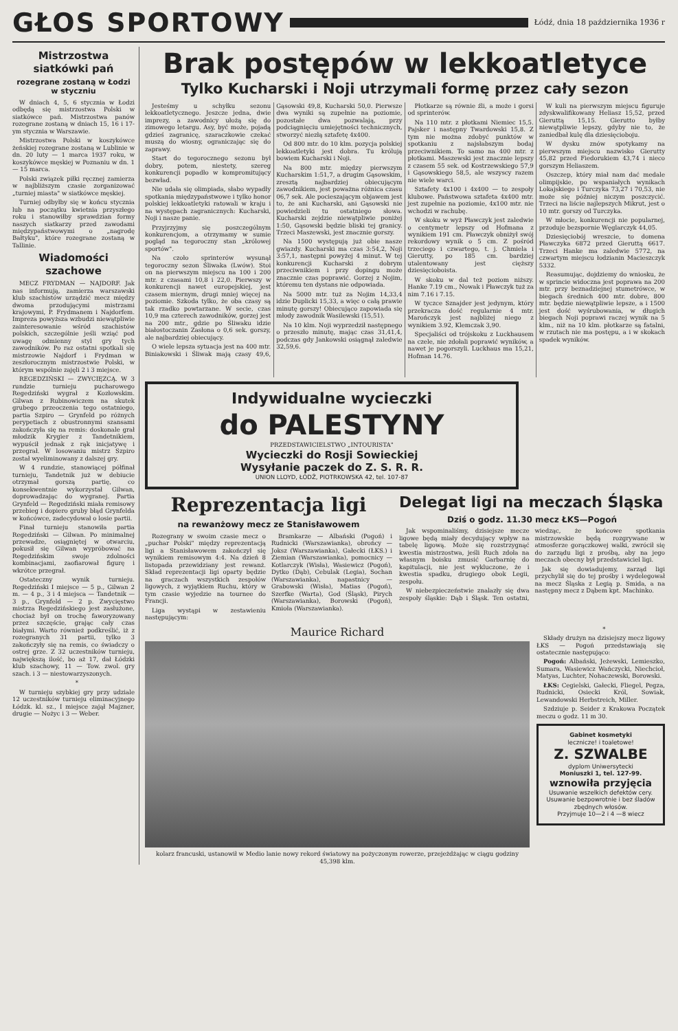GŁOS SPORTOWY
Łódź, dnia 18 października 1936 r
Mistrzostwa siatkówki pań
rozegrane zostaną w Łodzi w styczniu
W dniach 4, 5, 6 stycznia w Łodzi odbędą się mistrzostwa Polski w siatkówce pań. Mistrzostwa panów rozegrane zostaną w dniach 15, 16 i 17-ym stycznia w Warszawie.
Mistrzostwa Polski w koszykówce żeńskiej rozegrane zostaną w Lublinie w dn. 20 luty — 1 marca 1937 roku, w koszykówce męskiej w Poznaniu w dn. 1 — 15 marca.
Polski związek piłki ręcznej zamierza w najbliższym czasie zorganizować „turniej miasta" w siatkówce męskiej.
Turniej odbyłby się w końcu stycznia lub na początku kwietnia przyszłego roku i stanowiłby sprawdzian formy naszych siatkarzy przed zawodami międzypaństwowymi o „nagrodę Bałtyku", które rozegrane zostaną w Tallinie.
Wiadomości szachowe
MECZ FRYDMAN — NAJDORF. Jak nas informują, zamierza warszawski klub szachistów urządzić mecz między dwoma przodującymi mistrzami krajowymi, P. Frydmanem i Najdorfem. Impreza powyższa wzbudzi niewątpliwie zainteresowanie wśród szachistów polskich, szczególnie jeśli wziąć pod uwagę odmienny styl gry tych zawodników. Po raz ostatni spotkali się mistrzowie Najdorf i Frydman w zeszłorocznym mistrzostwie Polski, w którym wspólnie zajęli 2 i 3 miejsce.
REGEDZIŃSKI — ZWYCIĘZCĄ. W 3 rundzie turnieju pucharowego Regedziński wygrał z Kozłowskim. Gilwan z Rubinowiczem na skutek grubego przeoczenia tego ostatniego, partia Szpiro — Grynfeld po różnych perypetiach z obustronnymi szansami zakończyła się na remis: doskonale grał młodzik Krygier z Tandetnikiem, wypuścił jednak z rąk inicjatywę i przegrał. W losowaniu mistrz Szpiro został wyeliminowany z dalszej gry.
W 4 rundzie, stanowiącej półfinał turnieju, Tandetnik już w debiucie otrzymał gorszą partię, co konsekwentnie wykorzystał Gilwan, doprowadzając do wygranej. Partia Grynfeld — Regedziński miała remisowy przebieg i dopiero gruby błąd Grynfelda w końcówce, zadecydował o losie partii.
Finał turnieju stanowiła partia Regedziński — Gilwan. Po minimalnej przewadze, osiągniętej w otwarciu, pokusił się Gilwan wypróbować na Regedzińskim swoje zdolności kombinacjami, zaofiarował figurę i wkrótce przegrał.
Ostateczny wynik turnieju. Regedziński I miejsce — 5 p., Gilwan 2 m. — 4 p., 3 i 4 miejsca — Tandetnik — 3 p., Grynfeld — 2 p. Zwycięstwo mistrza Regedzińskiego jest zasłużone, chociaż był on trochę faworyzowany przez szczęście, grając cały czas białymi. Warto również podkreślić, iż z rozegranych 31 partii, tylko 3 zakończyły się na remis, co świadczy o ostrej grze. Z 32 uczestników turnieju, największą ilość, bo aż 17, dał Łódzki klub szachowy, 11 — Tow. zwol. gry szach. i 3 — niestowarzyszonych.
*
W turnieju szybkiej gry przy udziale 12 uczestników turnieju eliminacyjnego Łódzk. kl. sz., I miejsce zajął Majzner, drugie — Nożyc i 3 — Weber.
Brak postępów w lekkoatletyce
Tylko Kucharski i Noji utrzymali formę przez cały sezon
Jesteśmy u schyłku sezonu lekkoatletycznego. Jeszcze jedna, dwie imprezy, a zawodnicy ułożą się do zimowego letargu. Asy, być może, pojadą gdzieś zagranicę, szaraczkowie czekać muszą do wiosny, ograniczając się do zaprawy.
Start do tegorocznego sezonu był dobry, potem, niestety, szereg konkurencji popadło w kompromitujący bezwład.
Nie udała się olimpiada, słabo wypadły spotkania międzypaństwowe i tylko honor polskiej lekkoatletyki ratowali w kraju i na występach zagranicznych: Kucharski, Noji i nasze panie.
Przyjrzyjmy się poszczególnym konkurencjom, a otrzymamy w sumie pogląd na tegoroczny stan „królowej sportów".
Na czoło sprinterów wysunął tegoroczny sezon Śliwaka (Lwów). Stoi on na pierwszym miejscu na 100 i 200 mtr. z czasami 10,8 i 22,0. Pierwszy w konkurencji nawet europejskiej, jest czasem miernym, drugi mniej więcej na poziomie. Szkoda tylko, że oba czasy są tak rzadko powtarzane. W secie, czas 10,9 ma czterech zawodników, gorzej jest na 200 mtr., gdzie po Śliwaku idzie białostoczanin Zasłona o 0,6 sek. gorszy, ale najbardziej obiecujący.
O wiele lepsza sytuacja jest na 400 mtr. Biniakowski i Śliwak mają czasy 49,6, Gąsowski 49,8, Kucharski 50,0. Pierwsze dwa wyniki są zupełnie na poziomie, pozostałe dwa pozwalają, przy podciągnięciu umiejętności technicznych, stworzyć niezłą sztafetę 4x400.
Od 800 mtr. do 10 klm. pozycja polskiej lekkoatletyki jest dobra. Tu królują bowiem Kucharski i Noji.
Na 800 mtr. między pierwszym Kucharskim 1:51,7, a drugim Gąsowskim, zresztą najbardziej obiecującym zawodnikiem, jest poważna różnica czasu 06,7 sek. Ale pocieszającym objawem jest to, że ani Kucharski, ani Gąsowski nie powiedzieli tu ostatniego słowa. Kucharski zejdzie niewątpliwie poniżej 1:50, Gąsowski będzie bliski tej granicy. Trzeci Maszewski, jest znacznie gorszy.
Na 1500 występują już obie nasze gwiazdy. Kucharski ma czas 3:54,2, Noji 3:57,1, następni powyżej 4 minut. W tej konkurencji Kucharski z dobrym przeciwnikiem i przy dopingu może znacznie czas poprawić. Gorzej z Nojim, któremu ten dystans nie odpowiada.
Na 5000 mtr. tuż za Nojim 14,33,4 idzie Duplicki 15,33, a więc o całą prawie minutę gorszy! Obiecująco zapowiada się młody zawodnik Wasilewski (15,51).
Na 10 klm. Noji wyprzedził następnego o przeszło minutę, mając czas 31,41,4, podczas gdy Jankowski osiągnął zaledwie 32,59,6.
Płotkarze są równie źli, a może i gorsi od sprinterów.
Na 110 mtr. z płotkami Niemiec 15,5. Pajsker i następny Twardowski 15,8. Z tym nie można zdobyć punktów w spotkaniu z najsłabszym bodaj przeciwnikiem. To samo na 400 mtr. z płotkami. Maszewski jest znacznie lepszy z czasem 55 sek. od Kostrzewskiego 57,9 i Gąsowskiego 58,5, ale wszyscy razem nie wiele warci.
Sztafety 4x100 i 4x400 — to zespoły klubowe. Państwowa sztafeta 4x400 mtr. jest zupełnie na poziomie, 4x100 mtr. nie wchodzi w rachubę.
W skoku w wyż Pławczyk jest zaledwie o centymetr lepszy od Hofmana z wynikiem 191 cm. Pławczyk obniżył swój rekordowy wynik o 5 cm. Z pośród trzeciego i czwartego, t. j. Chmiela i Gierutty, po 185 cm. bardziej utalentowany jest cięższy dziesięcioboista.
W skoku w dal też poziom niższy. Hanke 7.19 cm., Nowak i Pławczyk tuż za nim 7.16 i 7.15.
W tyczce Sznajder jest jedynym, który przekracza dość regularnie 4 mtr. Marończyk jest najbliżej niego z wynikiem 3.92, Klemczak 3,90.
Specjaliści od trójskoku z Luckhausem na czele, nie zdołali poprawić wyników, a nawet je pogorszyli. Luckhaus ma 15,21, Hofman 14.76.
W kuli na pierwszym miejscu figuruje zdyskwalifikowany Heliasz 15,52, przed Gieruttą 15,15. Gierutto byłby niewątpliwie lepszy, gdyby nie to, że zaniedbał kulę dla dziesięcioboju.
W dysku znów spotykamy na pierwszym miejscu nazwisko Gierutty 45,82 przed Fiedorukiem 43,74 i nieco gorszym Heliaszem.
Oszczep, który miał nam dać medale olimpijskie, po wspaniałych wynikach Lokajskiego i Turczyka 73,27 i 70,53, nie może się później niczym poszczycić. Trzeci na liście najlepszych Mikrut, jest o 10 mtr. gorszy od Turczyka.
W młocie, konkurencji nie popularnej, przoduje bezspornie Węglarczyk 44,05.
Dziesięciobój wreszcie, to domena Pławczyka 6872 przed Gieruttą 6617. Trzeci Hanke ma zaledwie 5772, na czwartym miejscu łodzianin Macieszczyk 5332.
Reasumując, dojdziemy do wniosku, że w sprincie widoczna jest poprawa na 200 mtr. przy beznadziejnej stumetrówce, w biegach średnich 400 mtr. dobre, 800 mtr. będzie niewątpliwie lepsze, a i 1500 jest dość wyśrubowania, w długich biegach Noji poprawi raczej wynik na 5 klm., niż na 10 klm. płotkarze są fatalni, w rzutach nie ma postępu, a i w skokach spadek wyników.
Indywidualne wycieczki
do PALESTYNY
PRZEDSTAWICIELSTWO „INTOURISTA"
Wycieczki do Rosji Sowieckiej
Wysyłanie paczek do Z. S. R. R.
UNION LLOYD, ŁÓDŹ, PIOTRKOWSKA 42, tel. 107-87
Reprezentacja ligi
na rewanżowy mecz ze Stanisławowem
Rozegrany w swoim czasie mecz o „puchar Polski" między reprezentacją ligi a Stanisławowem zakończył się wynikiem remisowym 4:4. Na dzień 8 listopada przewidziany jest rewanż. Skład reprezentacji ligi oparty będzie na graczach wszystkich zespołów ligowych, z wyjątkiem Ruchu, który w tym czasie wyjedzie na tournee do Francji.
Liga wystąpi w zestawieniu następującym:
Bramkarze — Albański (Pogoń) i Rudnicki (Warszawianka), obrońcy — Joksz (Warszawianka), Gałecki (ŁKS.) i Ziemian (Warszawianka), pomocnicy — Kotlarczyk (Wisła), Wasiewicz (Pogoń), Dytko (Dąb), Cebulak (Legia), Sochan (Warszawianka), napastnicy — Grabowski (Wisła), Matias (Pogoń), Szerfke (Warta), God (Śląsk), Pirych (Warszawianka), Borowski (Pogoń), Kmioła (Warszawianka).
Delegat ligi na meczach Śląska
Dziś o godz. 11.30 mecz ŁKS—Pogoń
Jak wspominaliśmy, dzisiejsze mecze ligowe będą miały decydujący wpływ na tabelę ligową. Może się rozstrzygnąć kwestia mistrzostwa, jeśli Ruch zdoła na własnym boisku zmusić Garbarnię do kapitulacji, nie jest wykluczone, że i kwestia spadku, drugiego obok Legii, zespołu.
W niebezpieczeństwie znalazły się dwa zespoły śląskie: Dąb i Śląsk. Ten ostatni, wiedząc, że końcowe spotkania mistrzowskie będą rozgrywane w atmosferze gorączkowej walki, zwrócił się do zarządu ligi z prośbą, aby na jego meczach obecny był przedstawiciel ligi.
Jak się dowiadujemy, zarząd ligi przychylił się do tej prośby i wydelegował na mecz Śląska z Legią p. Smida, a na następny mecz z Dąbem kpt. Machinko.
Maurice Richard
kolarz francuski, ustanowił w Medio lanie nowy rekord światowy na pożyczonym rowerze, przejeżdżając w ciągu godziny 45,398 klm.
*
Składy drużyn na dzisiejszy mecz ligowy ŁKS — Pogoń przedstawiają się ostatecznie następująco:
Pogoń: Albański, Jeżewski, Lemieszko, Sumara, Wasiewicz Wańczycki, Niechcioł, Matyas, Luchter, Nohaczewski, Borowski.
ŁKS: Cegielski, Gałecki, Fliegel, Pegza, Rudnicki, Osiecki Król, Sowiak, Lewandowski Herbstreich, Miller.
Szdziuje p. Seider z Krakowa Początek meczu o godz. 11 m 30.
Gabinet kosmetyki
lecznicze! i toaletowe!
Z. SZWALBE
dyplom Uniwersytecki
Moniuszki 1, tel. 127-99.
wznowiła przyjęcia
Usuwanie wszelkich defektów cery.
Usuwanie bezpowrotnie i bez śladów zbędnych włosów.
Przyjmuje 10—2 i 4 —8 wiecz